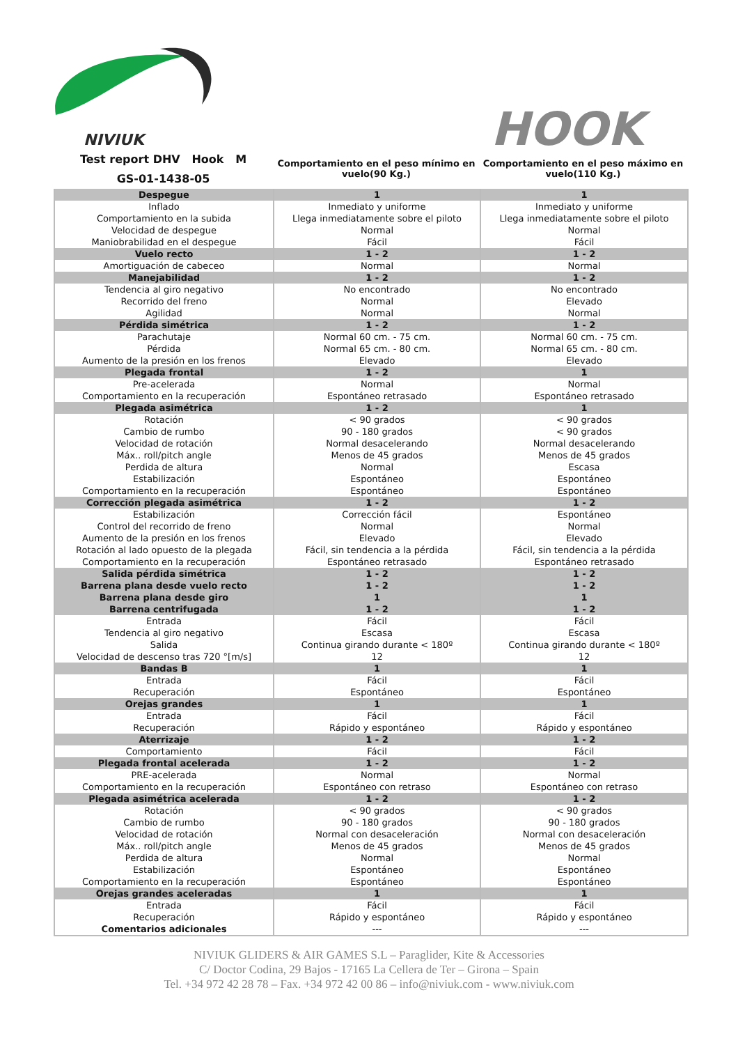NIVIUK
HOOK
Test report DHV Hook M
GS-01-1438-05
Comportamiento en el peso mínimo en vuelo(90 Kg.)
Comportamiento en el peso máximo en vuelo(110 Kg.)
| Despegue | 1 | 1 |
| Inflado Comportamiento en la subida Velocidad de despegue Maniobrabilidad en el despegue | Inmediato y uniforme Llega inmediatamente sobre el piloto Normal Fácil | Inmediato y uniforme Llega inmediatamente sobre el piloto Normal Fácil |
| Vuelo recto | 1 - 2 | 1 - 2 |
| Amortiguación de cabeceo | Normal | Normal |
| Manejabilidad | 1 - 2 | 1 - 2 |
| Tendencia al giro negativo Recorrido del freno Agilidad | No encontrado Normal Normal | No encontrado Elevado Normal |
| Pérdida simétrica | 1 - 2 | 1 - 2 |
| Parachutaje Pérdida Aumento de la presión en los frenos | Normal 60 cm. - 75 cm. Normal 65 cm. - 80 cm. Elevado | Normal 60 cm. - 75 cm. Normal 65 cm. - 80 cm. Elevado |
| Plegada frontal | 1 - 2 | 1 |
| Pre-acelerada Comportamiento en la recuperación | Normal Espontáneo retrasado | Normal Espontáneo retrasado |
| Plegada asimétrica | 1 - 2 | 1 |
| Rotación Cambio de rumbo Velocidad de rotación Máx.. roll/pitch angle Perdida de altura Estabilización Comportamiento en la recuperación | < 90 grados 90 - 180 grados Normal desacelerando Menos de 45 grados Normal Espontáneo Espontáneo | < 90 grados < 90 grados Normal desacelerando Menos de 45 grados Escasa Espontáneo Espontáneo |
| Corrección plegada asimétrica | 1 - 2 | 1 - 2 |
| Estabilización Control del recorrido de freno Aumento de la presión en los frenos Rotación al lado opuesto de la plegada Comportamiento en la recuperación | Corrección fácil Normal Elevado Fácil, sin tendencia a la pérdida Espontáneo retrasado | Espontáneo Normal Elevado Fácil, sin tendencia a la pérdida Espontáneo retrasado |
| Salida pérdida simétrica Barrena plana desde vuelo recto Barrena plana desde giro Barrena centrifugada | 1 - 2 1 - 2 1 1 - 2 | 1 - 2 1 - 2 1 1 - 2 |
| Entrada Tendencia al giro negativo Salida Velocidad de descenso tras 720 °[m/s] | Fácil Escasa Continua girando durante < 180º 12 | Fácil Escasa Continua girando durante < 180º 12 |
| Bandas B | 1 | 1 |
| Entrada Recuperación | Fácil Espontáneo | Fácil Espontáneo |
| Orejas grandes | 1 | 1 |
| Entrada Recuperación | Fácil Rápido y espontáneo | Fácil Rápido y espontáneo |
| Aterrizaje | 1 - 2 | 1 - 2 |
| Comportamiento | Fácil | Fácil |
| Plegada frontal acelerada | 1 - 2 | 1 - 2 |
| PRE-acelerada Comportamiento en la recuperación | Normal Espontáneo con retraso | Normal Espontáneo con retraso |
| Plegada asimétrica acelerada | 1 - 2 | 1 - 2 |
| Rotación Cambio de rumbo Velocidad de rotación Máx.. roll/pitch angle Perdida de altura Estabilización Comportamiento en la recuperación | < 90 grados 90 - 180 grados Normal con desaceleración Menos de 45 grados Normal Espontáneo Espontáneo | < 90 grados 90 - 180 grados Normal con desaceleración Menos de 45 grados Normal Espontáneo Espontáneo |
| Orejas grandes aceleradas | 1 | 1 |
| Entrada Recuperación Comentarios adicionales | Fácil Rápido y espontáneo --- | Fácil Rápido y espontáneo --- |
NIVIUK GLIDERS & AIR GAMES S.L – Paraglider, Kite & Accessories
C/ Doctor Codina, 29 Bajos - 17165 La Cellera de Ter – Girona – Spain
Tel. +34 972 42 28 78 – Fax. +34 972 42 00 86 – info@niviuk.com - www.niviuk.com